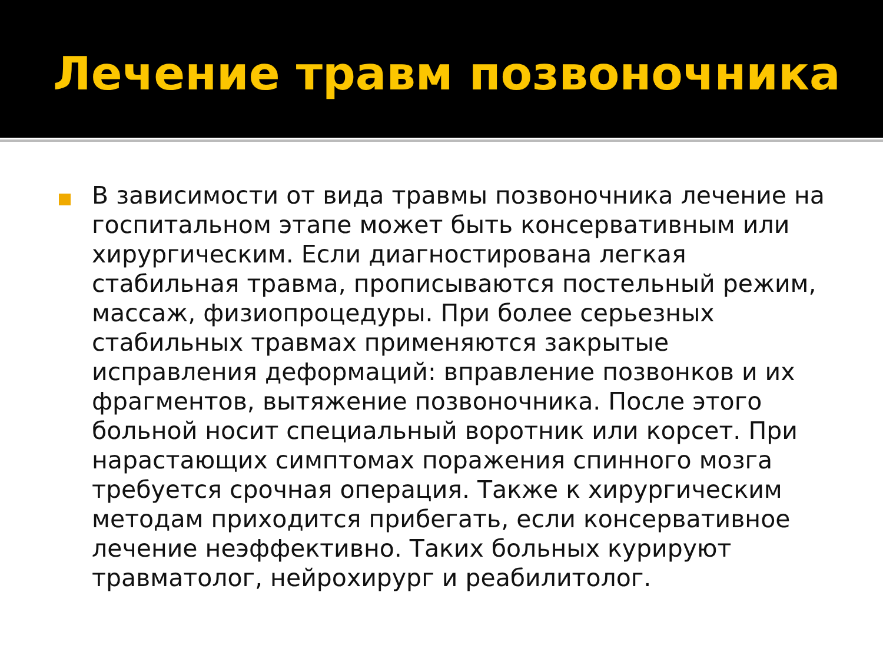Лечение травм позвоночника
В зависимости от вида травмы позвоночника лечение на госпитальном этапе может быть консервативным или хирургическим. Если диагностирована легкая стабильная травма, прописываются постельный режим, массаж, физиопроцедуры. При более серьезных стабильных травмах применяются закрытые исправления деформаций: вправление позвонков и их фрагментов, вытяжение позвоночника. После этого больной носит специальный воротник или корсет. При нарастающих симптомах поражения спинного мозга требуется срочная операция. Также к хирургическим методам приходится прибегать, если консервативное лечение неэффективно. Таких больных курируют травматолог, нейрохирург и реабилитолог.